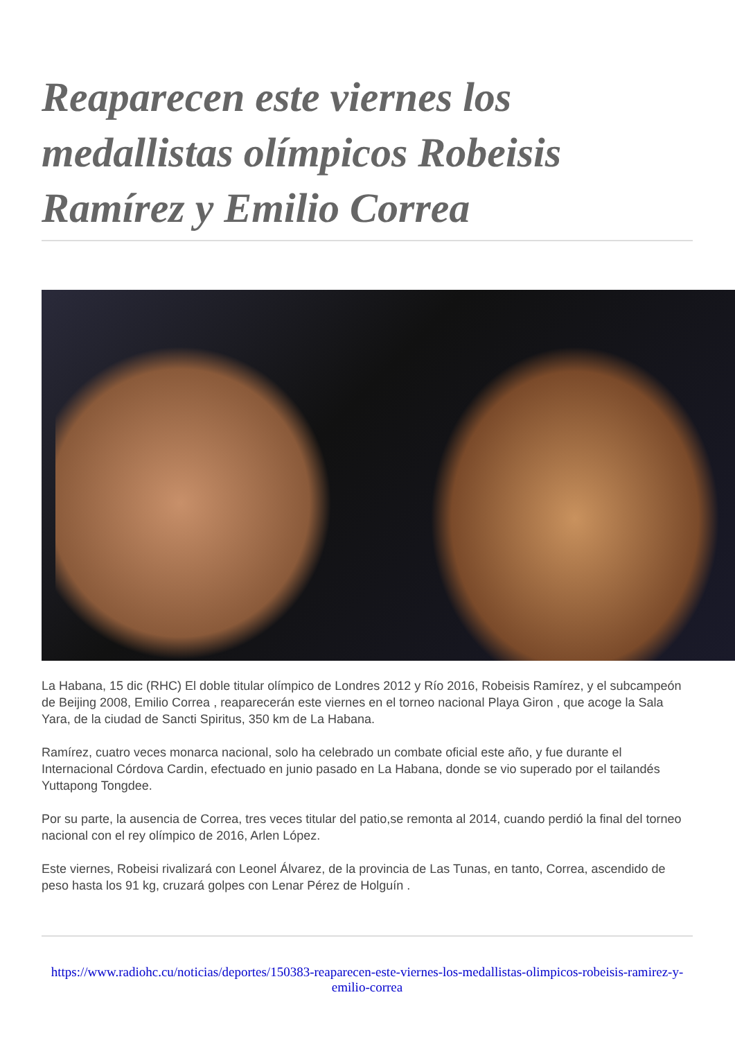Reaparecen este viernes los medallistas olímpicos Robeisis Ramírez y Emilio Correa
La Habana, 15 dic (RHC) El doble titular olímpico de Londres 2012 y Río 2016, Robeisis Ramírez, y el subcampeón de Beijing 2008, Emilio Correa , reaparecerán este viernes en el torneo nacional Playa Giron , que acoge la Sala Yara, de la ciudad de Sancti Spiritus, 350 km de La Habana.
Ramírez, cuatro veces monarca nacional, solo ha celebrado un combate oficial este año, y fue durante el Internacional Córdova Cardin, efectuado en junio pasado en La Habana, donde se vio superado por el tailandés Yuttapong Tongdee.
Por su parte, la ausencia de Correa, tres veces titular del patio,se remonta al 2014, cuando perdió la final del torneo nacional con el rey olímpico de 2016, Arlen López.
Este viernes, Robeisi rivalizará con Leonel Álvarez, de la provincia de Las Tunas, en tanto, Correa, ascendido de peso hasta los 91 kg, cruzará golpes con Lenar Pérez de Holguín .
https://www.radiohc.cu/noticias/deportes/150383-reaparecen-este-viernes-los-medallistas-olimpicos-robeisis-ramirez-y-emilio-correa